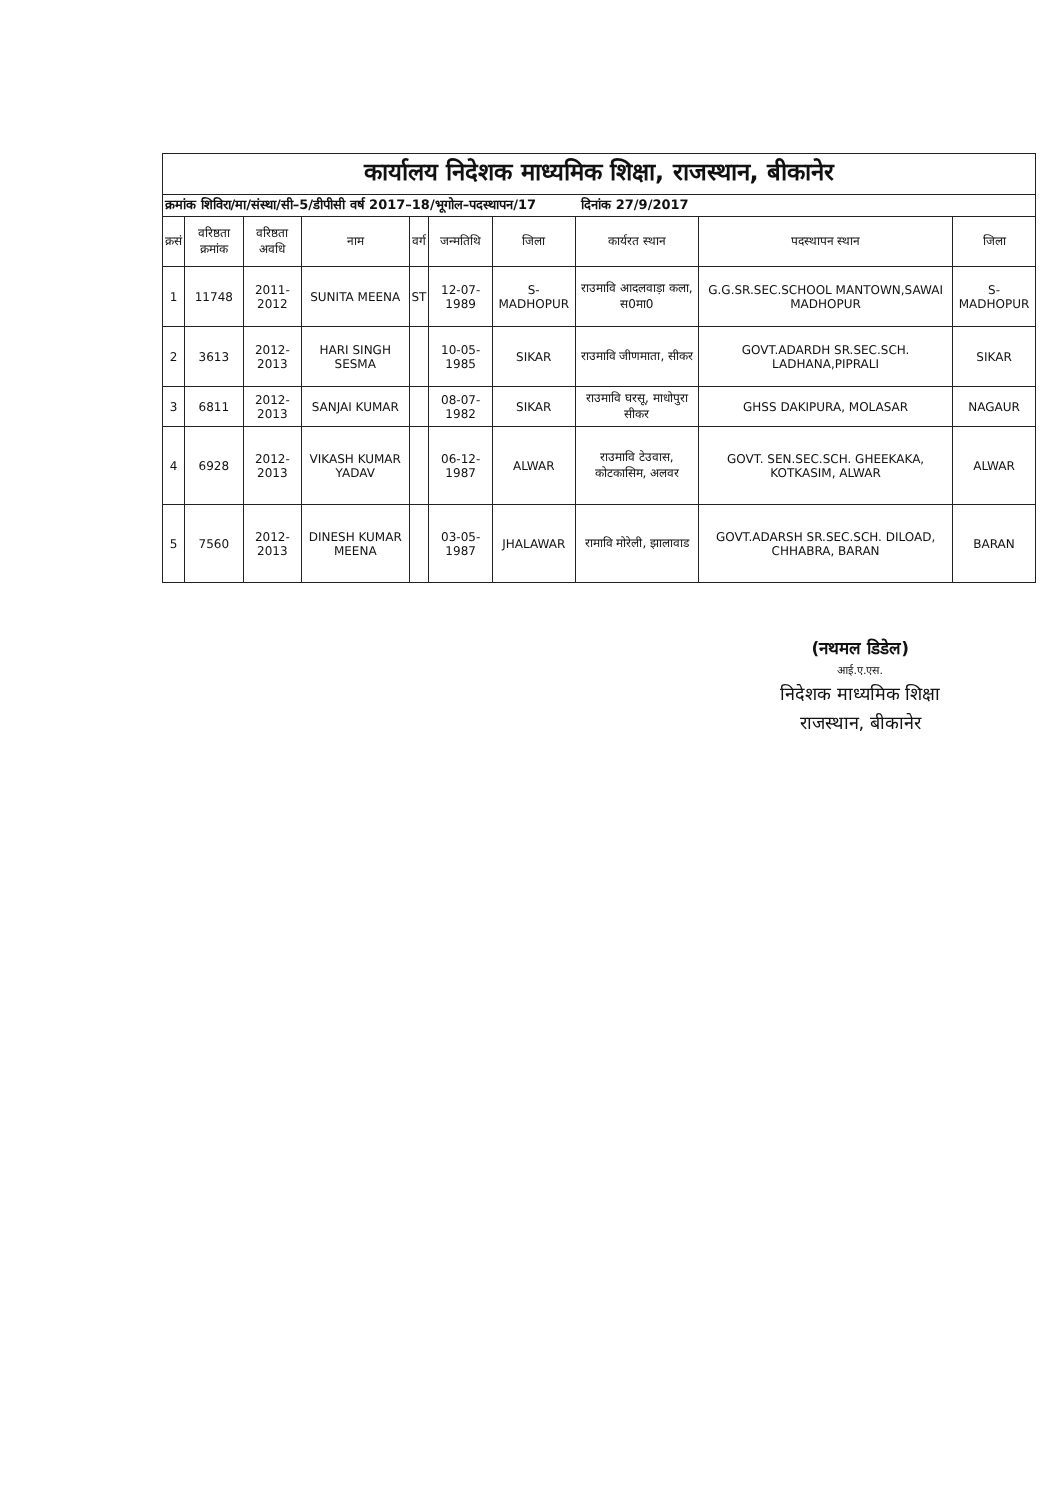| कार्यालय निदेशक माध्यमिक शिक्षा, राजस्थान, बीकानेर | | | | | | | | | |
| क्रमांक शिविरा/मा/संस्था/सी–5/डीपीसी वर्ष 2017–18/भूगोल–पदस्थापन/17 दिनांक 27/9/2017 | | | | | | | | | |
| क्रसं | वरिष्ठता क्रमांक | वरिष्ठता अवधि | नाम | वर्ग | जन्मतिथि | जिला | कार्यरत स्थान | पदस्थापन स्थान | जिला |
| 1 | 11748 | 2011-2012 | SUNITA MEENA | ST | 12-07-1989 | S-MADHOPUR | राउमावि आदलवाड़ा कला, स0मा0 | G.G.SR.SEC.SCHOOL MANTOWN,SAWAI MADHOPUR | S-MADHOPUR |
| 2 | 3613 | 2012-2013 | HARI SINGH SESMA | | 10-05-1985 | SIKAR | राउमावि जीणमाता, सीकर | GOVT.ADARDH SR.SEC.SCH. LADHANA,PIPRALI | SIKAR |
| 3 | 6811 | 2012-2013 | SANJAI KUMAR | | 08-07-1982 | SIKAR | राउमावि घरसू, माधोपुरा सीकर | GHSS DAKIPURA, MOLASAR | NAGAUR |
| 4 | 6928 | 2012-2013 | VIKASH KUMAR YADAV | | 06-12-1987 | ALWAR | राउमावि टेउवास, कोटकासिम, अलवर | GOVT. SEN.SEC.SCH. GHEEKAKA, KOTKASIM, ALWAR | ALWAR |
| 5 | 7560 | 2012-2013 | DINESH KUMAR MEENA | | 03-05-1987 | JHALAWAR | रामावि मोरेली, झालावाड | GOVT.ADARSH SR.SEC.SCH. DILOAD, CHHABRA, BARAN | BARAN |
(नथमल डिडेल)
आई.ए.एस.
निदेशक माध्यमिक शिक्षा
राजस्थान, बीकानेर